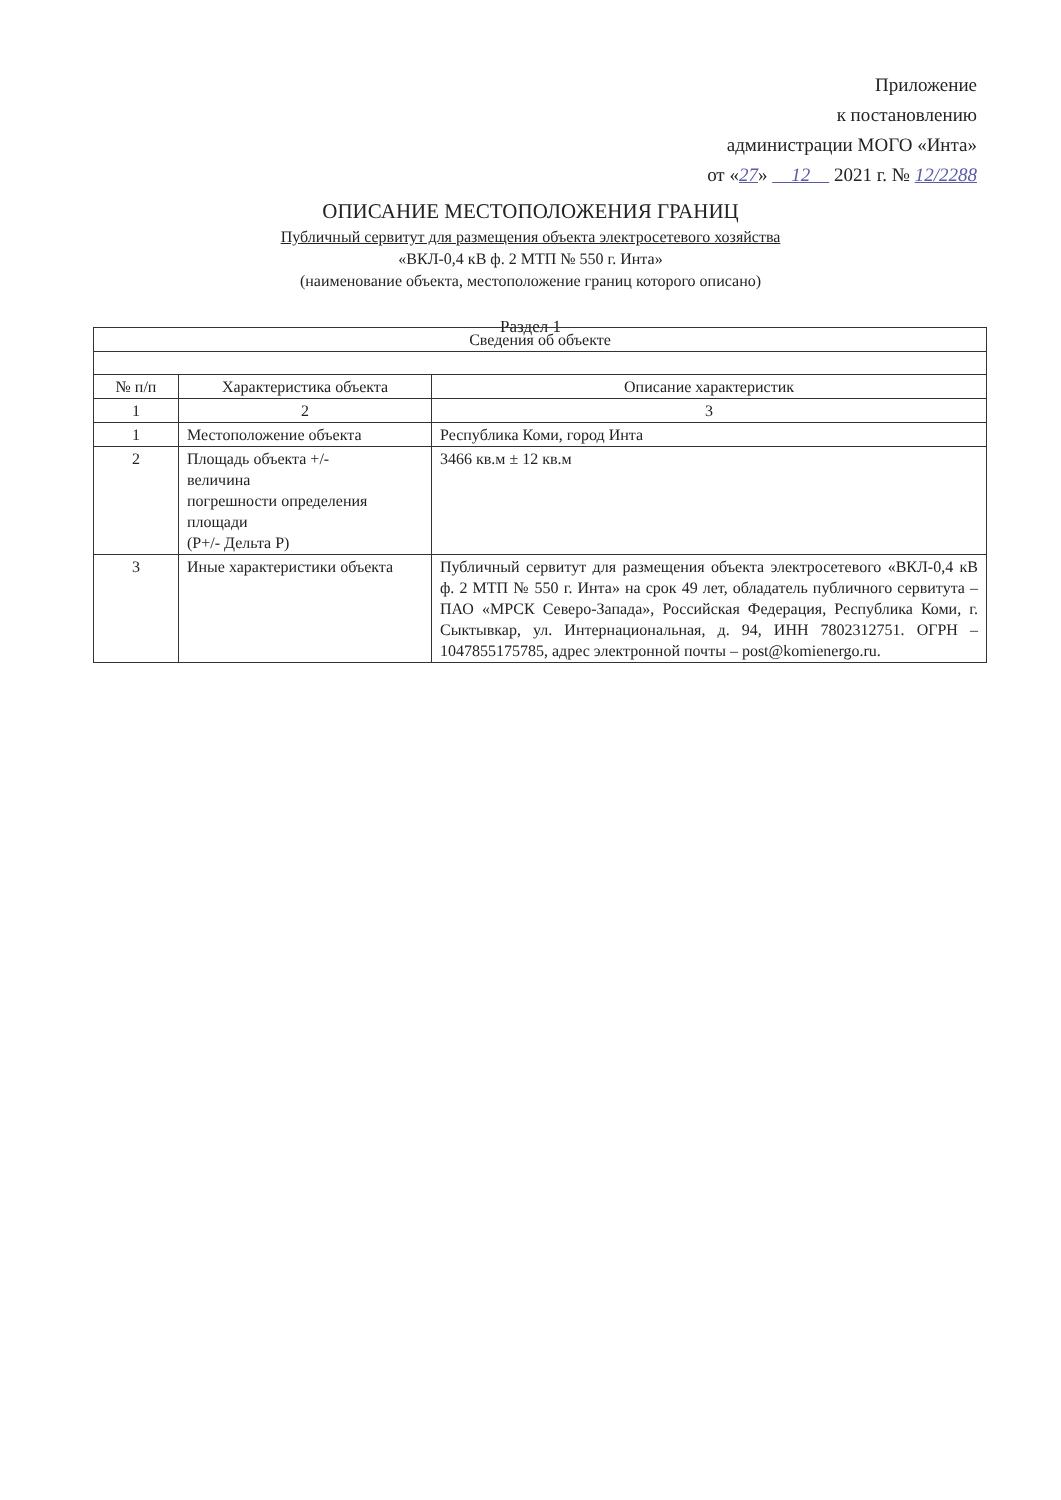Приложение
к постановлению
администрации МОГО «Инта»
от «27» 12 2021 г. № 12/2288
ОПИСАНИЕ МЕСТОПОЛОЖЕНИЯ ГРАНИЦ
Публичный сервитут для размещения объекта электросетевого хозяйства
«ВКЛ-0,4 кВ ф. 2 МТП № 550 г. Инта»
(наименование объекта, местоположение границ которого описано)
Раздел 1
| Сведения об объекте | | |
| --- | --- | --- |
| № п/п | Характеристика объекта | Описание характеристик |
| 1 | 2 | 3 |
| 1 | Местоположение объекта | Республика Коми, город Инта |
| 2 | Площадь объекта +/- величина погрешности определения площади (Р+/- Дельта Р) | 3466 кв.м ± 12 кв.м |
| 3 | Иные характеристики объекта | Публичный сервитут для размещения объекта электросетевого «ВКЛ-0,4 кВ ф. 2 МТП № 550 г. Инта» на срок 49 лет, обладатель публичного сервитута – ПАО «МРСК Северо-Запада», Российская Федерация, Республика Коми, г. Сыктывкар, ул. Интернациональная, д. 94, ИНН 7802312751. ОГРН – 1047855175785, адрес электронной почты – post@komienergo.ru. |